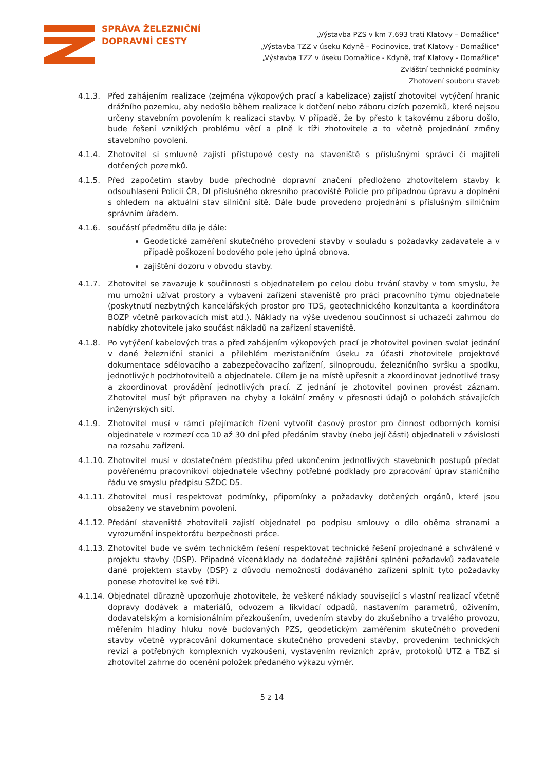SPRÁVA ŽELEZNIČNÍ
DOPRAVNÍ CESTY
„Výstavba PZS v km 7,693 trati Klatovy – Domažlice"
„Výstavba TZZ v úseku Kdyně – Pocinovice, trať Klatovy - Domažlice"
„Výstavba TZZ v úseku Domažlice - Kdyně, trať Klatovy - Domažlice"
Zvláštní technické podmínky
Zhotovení souboru staveb
4.1.3. Před zahájením realizace (zejména výkopových prací a kabelizace) zajistí zhotovitel vytýčení hranic drážního pozemku, aby nedošlo během realizace k dotčení nebo záboru cizích pozemků, které nejsou určeny stavebním povolením k realizaci stavby. V případě, že by přesto k takovému záboru došlo, bude řešení vzniklých problému věcí a plně k tíži zhotovitele a to včetně projednání změny stavebního povolení.
4.1.4. Zhotovitel si smluvně zajistí přístupové cesty na staveniště s příslušnými správci či majiteli dotčených pozemků.
4.1.5. Před započetím stavby bude přechodné dopravní značení předloženo zhotovitelem stavby k odsouhlasení Policii ČR, DI příslušného okresního pracoviště Policie pro případnou úpravu a doplnění s ohledem na aktuální stav silniční sítě. Dále bude provedeno projednání s příslušným silničním správním úřadem.
4.1.6. součástí předmětu díla je dále:
Geodetické zaměření skutečného provedení stavby v souladu s požadavky zadavatele a v případě poškození bodového pole jeho úplná obnova.
zajištění dozoru v obvodu stavby.
4.1.7. Zhotovitel se zavazuje k součinnosti s objednatelem po celou dobu trvání stavby v tom smyslu, že mu umožní užívat prostory a vybavení zařízení staveniště pro práci pracovního týmu objednatele (poskytnutí nezbytných kancelářských prostor pro TDS, geotechnického konzultanta a koordinátora BOZP včetně parkovacích míst atd.). Náklady na výše uvedenou součinnost si uchazeči zahrnou do nabídky zhotovitele jako součást nákladů na zařízení staveniště.
4.1.8. Po vytýčení kabelových tras a před zahájením výkopových prací je zhotovitel povinen svolat jednání v dané železniční stanici a přilehlém mezistaničním úseku za účasti zhotovitele projektové dokumentace sdělovacího a zabezpečovacího zařízení, silnoproudu, železničního svršku a spodku, jednotlivých podzhotovitelů a objednatele. Cílem je na místě upřesnit a zkoordinovat jednotlivé trasy a zkoordinovat provádění jednotlivých prací. Z jednání je zhotovitel povinen provést záznam. Zhotovitel musí být připraven na chyby a lokální změny v přesnosti údajů o polohách stávajících inženýrských sítí.
4.1.9. Zhotovitel musí v rámci přejímacích řízení vytvořit časový prostor pro činnost odborných komisí objednatele v rozmezí cca 10 až 30 dní před předáním stavby (nebo její části) objednateli v závislosti na rozsahu zařízení.
4.1.10.
Zhotovitel musí v dostatečném předstihu před ukončením jednotlivých stavebních postupů předat pověřenému pracovníkovi objednatele všechny potřebné podklady pro zpracování úprav staničního řádu ve smyslu předpisu SŽDC D5.
4.1.11.
Zhotovitel musí respektovat podmínky, připomínky a požadavky dotčených orgánů, které jsou obsaženy ve stavebním povolení.
4.1.12.
Předání staveniště zhotoviteli zajistí objednatel po podpisu smlouvy o dílo oběma stranami a vyrozumění inspektorátu bezpečnosti práce.
4.1.13.
Zhotovitel bude ve svém technickém řešení respektovat technické řešení projednané a schválené v projektu stavby (DSP). Případné vícenáklady na dodatečné zajištění splnění požadavků zadavatele dané projektem stavby (DSP) z důvodu nemožnosti dodávaného zařízení splnit tyto požadavky ponese zhotovitel ke své tíži.
4.1.14.
Objednatel důrazně upozorňuje zhotovitele, že veškeré náklady související s vlastní realizací včetně dopravy dodávek a materiálů, odvozem a likvidací odpadů, nastavením parametrů, oživením, dodavatelským a komisionálním přezkoušením, uvedením stavby do zkušebního a trvalého provozu, měřením hladiny hluku nově budovaných PZS, geodetickým zaměřením skutečného provedení stavby včetně vypracování dokumentace skutečného provedení stavby, provedením technických revizí a potřebných komplexních vyzkoušení, vystavením revizních zpráv, protokolů UTZ a TBZ si zhotovitel zahrne do ocenění položek předaného výkazu výměr.
5 z 14